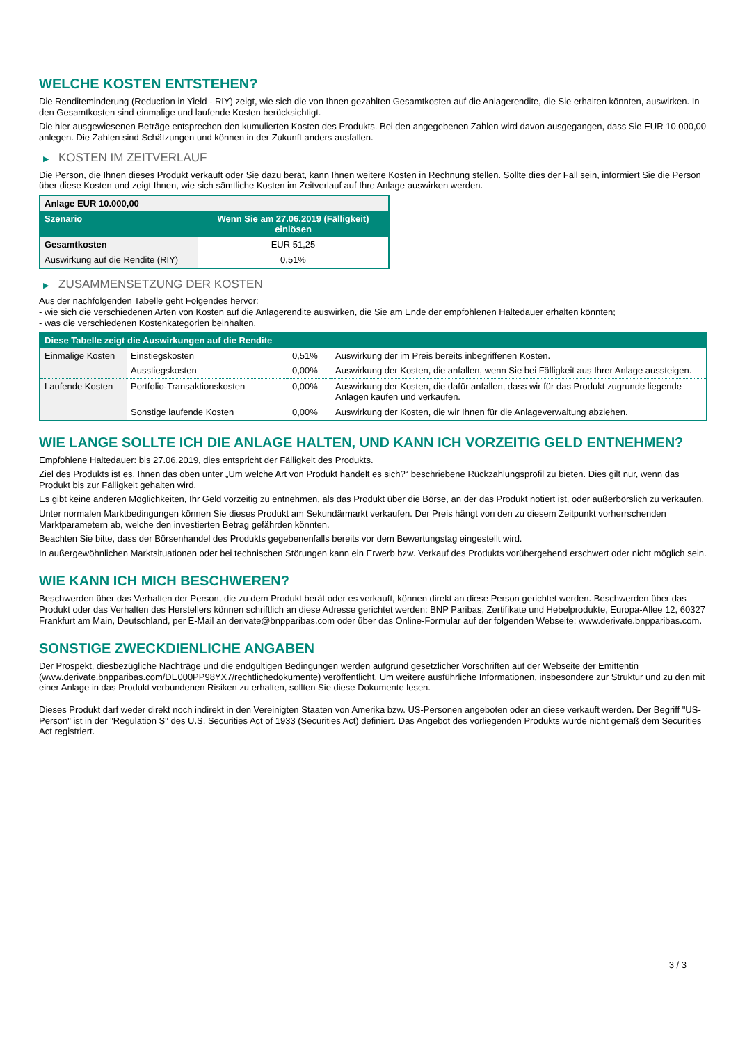WELCHE KOSTEN ENTSTEHEN?
Die Renditeminderung (Reduction in Yield - RIY) zeigt, wie sich die von Ihnen gezahlten Gesamtkosten auf die Anlagerendite, die Sie erhalten könnten, auswirken. In den Gesamtkosten sind einmalige und laufende Kosten berücksichtigt.
Die hier ausgewiesenen Beträge entsprechen den kumulierten Kosten des Produkts. Bei den angegebenen Zahlen wird davon ausgegangen, dass Sie EUR 10.000,00 anlegen. Die Zahlen sind Schätzungen und können in der Zukunft anders ausfallen.
▶ KOSTEN IM ZEITVERLAUF
Die Person, die Ihnen dieses Produkt verkauft oder Sie dazu berät, kann Ihnen weitere Kosten in Rechnung stellen. Sollte dies der Fall sein, informiert Sie die Person über diese Kosten und zeigt Ihnen, wie sich sämtliche Kosten im Zeitverlauf auf Ihre Anlage auswirken werden.
| Anlage EUR 10.000,00 | |
| --- | --- |
| Szenario | Wenn Sie am 27.06.2019 (Fälligkeit) einlösen |
| Gesamtkosten | EUR 51,25 |
| Auswirkung auf die Rendite (RIY) | 0,51% |
▶ ZUSAMMENSETZUNG DER KOSTEN
Aus der nachfolgenden Tabelle geht Folgendes hervor:
- wie sich die verschiedenen Arten von Kosten auf die Anlagerendite auswirken, die Sie am Ende der empfohlenen Haltedauer erhalten könnten;
- was die verschiedenen Kostenkategorien beinhalten.
| Diese Tabelle zeigt die Auswirkungen auf die Rendite | | | |
| --- | --- | --- | --- |
| Einmalige Kosten | Einstiegskosten | 0,51% | Auswirkung der im Preis bereits inbegriffenen Kosten. |
| | Ausstiegskosten | 0,00% | Auswirkung der Kosten, die anfallen, wenn Sie bei Fälligkeit aus Ihrer Anlage aussteigen. |
| Laufende Kosten | Portfolio-Transaktionskosten | 0,00% | Auswirkung der Kosten, die dafür anfallen, dass wir für das Produkt zugrunde liegende Anlagen kaufen und verkaufen. |
| | Sonstige laufende Kosten | 0,00% | Auswirkung der Kosten, die wir Ihnen für die Anlageverwaltung abziehen. |
WIE LANGE SOLLTE ICH DIE ANLAGE HALTEN, UND KANN ICH VORZEITIG GELD ENTNEHMEN?
Empfohlene Haltedauer: bis 27.06.2019, dies entspricht der Fälligkeit des Produkts.
Ziel des Produkts ist es, Ihnen das oben unter „Um welche Art von Produkt handelt es sich?“ beschriebene Rückzahlungsprofil zu bieten. Dies gilt nur, wenn das Produkt bis zur Fälligkeit gehalten wird.
Es gibt keine anderen Möglichkeiten, Ihr Geld vorzeitig zu entnehmen, als das Produkt über die Börse, an der das Produkt notiert ist, oder außerbörslich zu verkaufen.
Unter normalen Marktbedingungen können Sie dieses Produkt am Sekundärmarkt verkaufen. Der Preis hängt von den zu diesem Zeitpunkt vorherrschenden Marktparametern ab, welche den investierten Betrag gefährden könnten.
Beachten Sie bitte, dass der Börsenhandel des Produkts gegebenenfalls bereits vor dem Bewertungstag eingestellt wird.
In außergewöhnlichen Marktsituationen oder bei technischen Störungen kann ein Erwerb bzw. Verkauf des Produkts vorübergehend erschwert oder nicht möglich sein.
WIE KANN ICH MICH BESCHWEREN?
Beschwerden über das Verhalten der Person, die zu dem Produkt berät oder es verkauft, können direkt an diese Person gerichtet werden. Beschwerden über das Produkt oder das Verhalten des Herstellers können schriftlich an diese Adresse gerichtet werden: BNP Paribas, Zertifikate und Hebelprodukte, Europa-Allee 12, 60327 Frankfurt am Main, Deutschland, per E-Mail an derivate@bnpparibas.com oder über das Online-Formular auf der folgenden Webseite: www.derivate.bnpparibas.com.
SONSTIGE ZWECKDIENLICHE ANGABEN
Der Prospekt, diesbezügliche Nachträge und die endgültigen Bedingungen werden aufgrund gesetzlicher Vorschriften auf der Webseite der Emittentin (www.derivate.bnpparibas.com/DE000PP98YX7/rechtlichedokumente) veröffentlicht. Um weitere ausführliche Informationen, insbesondere zur Struktur und zu den mit einer Anlage in das Produkt verbundenen Risiken zu erhalten, sollten Sie diese Dokumente lesen.
Dieses Produkt darf weder direkt noch indirekt in den Vereinigten Staaten von Amerika bzw. US-Personen angeboten oder an diese verkauft werden. Der Begriff "US-Person" ist in der "Regulation S" des U.S. Securities Act of 1933 (Securities Act) definiert. Das Angebot des vorliegenden Produkts wurde nicht gemäß dem Securities Act registriert.
3 / 3